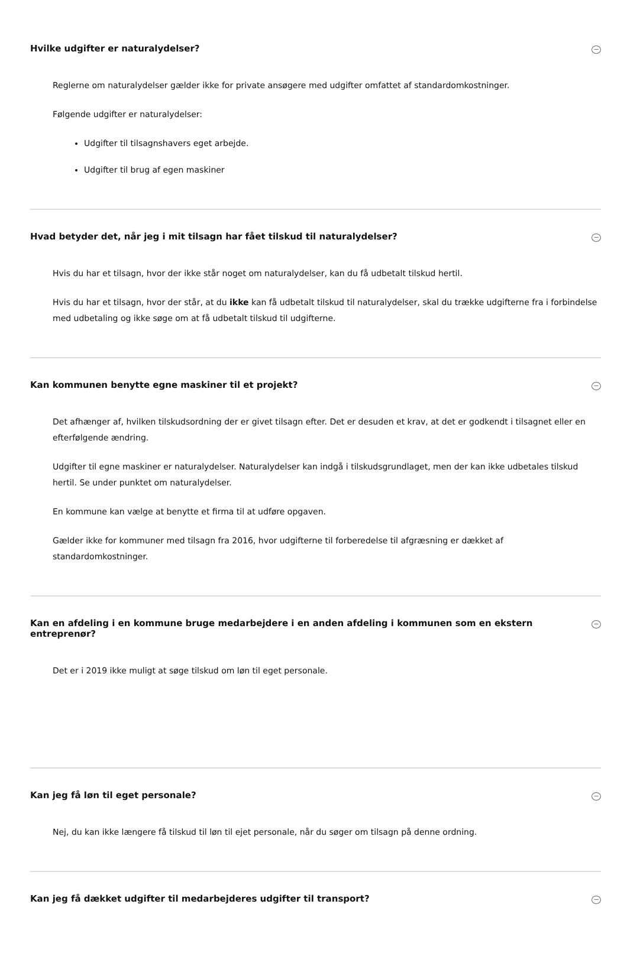Hvilke udgifter er naturalydelser? −
Reglerne om naturalydelser gælder ikke for private ansøgere med udgifter omfattet af standardomkostninger.
Følgende udgifter er naturalydelser:
Udgifter til tilsagnshavers eget arbejde.
Udgifter til brug af egen maskiner
Hvad betyder det, når jeg i mit tilsagn har fået tilskud til naturalydelser? −
Hvis du har et tilsagn, hvor der ikke står noget om naturalydelser, kan du få udbetalt tilskud hertil.
Hvis du har et tilsagn, hvor der står, at du ikke kan få udbetalt tilskud til naturalydelser, skal du trække udgifterne fra i forbindelse med udbetaling og ikke søge om at få udbetalt tilskud til udgifterne.
Kan kommunen benytte egne maskiner til et projekt? −
Det afhænger af, hvilken tilskudsordning der er givet tilsagn efter. Det er desuden et krav, at det er godkendt i tilsagnet eller en efterfølgende ændring.
Udgifter til egne maskiner er naturalydelser. Naturalydelser kan indgå i tilskudsgrundlaget, men der kan ikke udbetales tilskud hertil. Se under punktet om naturalydelser.
En kommune kan vælge at benytte et firma til at udføre opgaven.
Gælder ikke for kommuner med tilsagn fra 2016, hvor udgifterne til forberedelse til afgræsning er dækket af standardomkostninger.
Kan en afdeling i en kommune bruge medarbejdere i en anden afdeling i kommunen som en ekstern entreprenør? −
Det er i 2019 ikke muligt at søge tilskud om løn til eget personale.
Kan jeg få løn til eget personale? −
Nej, du kan ikke længere få tilskud til løn til ejet personale, når du søger om tilsagn på denne ordning.
Kan jeg få dækket udgifter til medarbejderes udgifter til transport? −